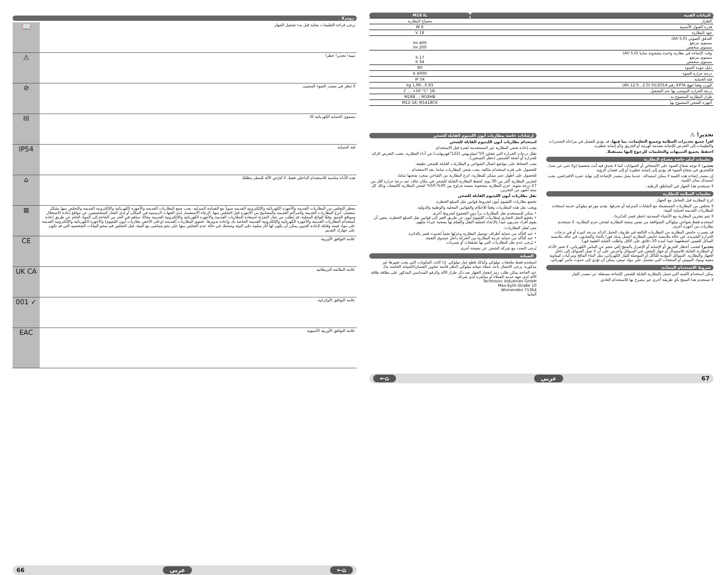زومرلا
| يرجى قراءة التعليمات بعناية قبل بدء تشغيل الجهاز. | 📖 |
| تنبيه! تحذير! خطر! | ⚠ |
| لا تنظر في مصدر الضوء المضيئ. | ⊘ |
| مستوى الحماية الكهربائية III. | III |
| فئة الحماية | IP54 |
| هذه الأداة مناسبة للاستخدام الداخلي فقط. لا تُعرّض الآلة للمطر مطلقًا. | ⌂ |
| يحظر التخلص من البطاريات القديمة والأجهزة الكهربائية والإلكترونية القديمة سوياً مع القمامة المنزلية. يجب جمع البطاريات القديمة والأجهزة الكهربائية والإلكترونية القديمة والتخلص منها بشكل منفصل. أنزع البطاريات القديمة والمراكم القديمة والمصابيح من الأجهزة قبل التخلص منها. الرجاء الاستفسار لدى الجهات الرسمية في المكان أو لدى التجار المتخصصين عن مواقع إعادة الاستغلال ومواقع الجمع. وفقًا للوائح المحلية، قد يُطلب من تجار التجزئة استعادة البطاريات القديمة والأجهزة الكهربائية والإلكترونية القديمة مجانًا. ساهم في الحد من الحاجة إلى المواد الخام عن طريق إعادة استخدام البطاريات القديمة والأجهزة الكهربائية والإلكترونية القديمة الخاصة بك وإعادة تدويرها. تحتوي البطاريات القديمة (وعلى الأخص بطاريات أيون الليثيوم) والأجهزة الكهربائية والإلكترونية القديمة على مواد قيمة وقابلة لإعادة التدوير يمكن أن يكون لها آثار سلبية على البيئة وصحتك في حالة عدم التخلص منها على نحو يتماشى مع البيئة. قبل التخلص قم بمحو البيانات الشخصية التي قد تكون على جهازك القديم. | ⊠ |
| علامة التوافق الأوربية | CE |
| علامة الملائمة البريطانية | UK CA |
| علامة التوافق الأوكرانية | ✓ 001 |
| علامة التوافق الأوربية الآسيوية | EAC |
⌂← عربي 66
| البيانات الفنية | M18 IL |
| الطراز | مصباح البطارية |
| قدرة القبول الأسمية | 6 W |
| جهد البطارية | 18 V |
| التدفق الضوئي (5,0 Ah) مستوى مرتفع مستوى منخفض | 400 lm 200 lm |
| وقت الإضاءة في بطارية واحدة مشحونة تماما (5,0 Ah) مستوى مرتفع مستوى منخفض | 17 h 34 h |
| دليل جودة الضوء | 80 |
| درجة حرارة الضوء | 4000 K |
| فئة الحماية | IP 54 |
| الوزن وفقا لنهج EPTA رقم 01/2014 (2.0...12.0 Ah) | 0,93...1,99 kg |
| درجة الحرارة الموصى بها عند التشغيل | -18 °C ... +50 °C |
| طراز البطارية المنصوح به | M18B...; M18HB |
| أجهزة الشحن المنصوح بها | M12-18; M1418C6 |
تحذير! ⚠
اقرأ جميع تحذيرات السلامة وجميع التعليمات، بما فيها. قد يؤدي الفشل في مراعاة التحذيرات والتعليمات إلى التعرض للإصابة بصدمة كهربية أو الحريق و/أو إصابة خطيرة.
احتفظ بجميع التنبيهات والتعليمات للرجوع إليها مستقبلا.
تعليمات أمان خاصة مصباح البطارية
تحذير: لا توجه شعاع الضوء على الأشخاص أو الحيوانات كما لا تحدق فيه أنت شخصيا (ولا حتى عن بعد).. فالتحديق في شعاع الضوء قد يؤدي إلى إصابة خطيرة أو إلى فقدان الرؤية.
إن مصدر إضاءة هذه اللمبة لا يمكن استبداله. عندما يصل مصدر الإضاءة إلى نهاية عمره الافتراضي، يجب استبدال سائر اللمبة.
لا تستخدم هذا الجهاز في المناطق الرطبة..
تعليمات السلامة للبطارية
انزع البطارية قبل التعامل مع الجهاز.
لا تتخلص من البطاريات المستعملة مع النفايات المنزلية أو بحرقها. يقدم موزعو ميلوكي خدمة استعادة البطاريات القديمة لحماية البيئة.
لا تقم بتخزين البطارية مع الأشياء المعدنية (خطر قصر الدائرة)..
استخدم فقط شواحن ميلواكي المتوافقة من نفس منصة البطارية لشحن حزم البطارية. لا تستخدم بطاريات من أجهزة أخرى.
قد يتسرب حامض البطارية من البطاريات التالفة في ظروف الحمل الزائد بدرجة كبيرة أو في درجات الحرارة الشديدة. في حالة ملامسة حامض البطارية اغسل يديك فورا بالماء والصابون. في حالة ملامسة السائل للعينين اشطفهما جيدا لمدة 10 دقائق على الأقل واطلب العناية الطبية فورا.
تحذير! لتجنب أخطار الحريق أو الإصابة أو الإضرار بالمنتج التي تنجم عن الماس الكهربائي، لا تغمر الأداة أو البطارية القابلة للاستبدال أو جهاز الشحن في السوائل وأحرص على أن لا تصل السوائل إلى داخل الجهاز والبطارية. السوائل المؤدية للتآكل أو الموصلة للتيار الكهربائي، مثل الماء المالح ومركبات كيماوية معينة ومواد التبييض أو المنتجات التي تشتمل على مواد تبيض، يمكن أن تؤدي إلى حدوث ماس كهربائي.
شروط الاستخدام المحدَّدة
يمكن استخدام اللمبة التي تعمل بالبطارية القابلة للشحن كإضاءة مستقلة عن مصدر التيار.
لا تستخدم هذا المنتج بأي طريقة أخرى غير مصرح بها للاستخدام العادي.
إرشادات خاصة ببطاريات أيون الليثيوم القابلة للشحن
استخدام بطاريات أيون الليثيوم القابلة للشحن
يجب إعادة شحن البطارية غير المستخدمة لفترة قبل الاستخدام.
تقلل درجات الحرارة التي تتجاوز 50°سيلزيوس (122°فهرنهايت) من أداء البطارية. تجنب التعرض الزائد للحرارة أو أشعة الشمس (خطر التسخين)..
يجب الحفاظ على مواضع اتصال الشواحن و البطاريات القابلة للشحن نظيفة.
للحصول على فترة استخدام مثالية، يجب شحن البطاريات تماما، بعد الاستخدام.
للحصول على أطول عمر ممكن للبطارية، انزع البطارية من الشاحن بمجرد شحنها تماما.
لتخزين البطارية أكثر من 30 يوم: تُحفظ البطارية القابلة للشحن في مكان جاف عند درجة حرارة أقل من 27 درجة مئوية. خزن البطارية مشحونة بنسبة تتراوح بين 30%-50% اشحن البطارية كالمعتاد، وذلك كل ستة أشهر من التخزين.
نقل بطاريات أيون الليثيوم القابلة للشحن
تخضع بطاريات الليثيوم أيون لشروط قوانين نقل السلع الخطرة.
ويجب نقل هذه البطاريات وفقاً للأحكام والقوانين المحلية والوطنية والدولية.
• يمكن للمستخدم نقل البطاريات براً دون الخضوع لشروط أخرى.
• يخضع النقل التجاري لبطاريات الليثيوم أيون عن طريق الغير إلى قوانين نقل السلع الخطرة. يتعين أن يقوم أفراد مدربون جيداً بالإعداد لعملية النقل والقيام بها بصحبة خبراء مثلهم.
متى تُنقل البطاريات:
• عند التأكد من حماية أطراف توصيل البطارية وعزلها تجنباً لحدوث قصر بالدائرة.
• عند التأكد من حماية حزمة البطارية من الحركة داخل صندوق التعبئة.
• يُرجى عدم نقل البطاريات التي بها تشققات أو تسربات.
يُرجى البحث مع شركة الشحن عن نصيحة أخرى
الصيانة
استخدم فقط ملحقات ميلوكي وكذلك قطع غيار ميلوكي. إذا كانت المكونات التي يجب تغييرها غير مذكورة، يرجى الاتصال بأحد عملاء صيانة ميلوكي (انظر قائمة عناوين الضمان/الصيانة الخاصة بنا).
عند الحاجة يمكن طلب رمز انفجار الجهاز بعد ذكر طراز الآلة والرقم السداسي المذكور على بطاقة طاقة الآلة لدى جهة خدمة العملاء أو مباشرة لدى شركة
Techtronic Industries GmbH
Max-Eyth-Straße 10
Winnenden 71364
ألمانيا
67 عربي ⌂←